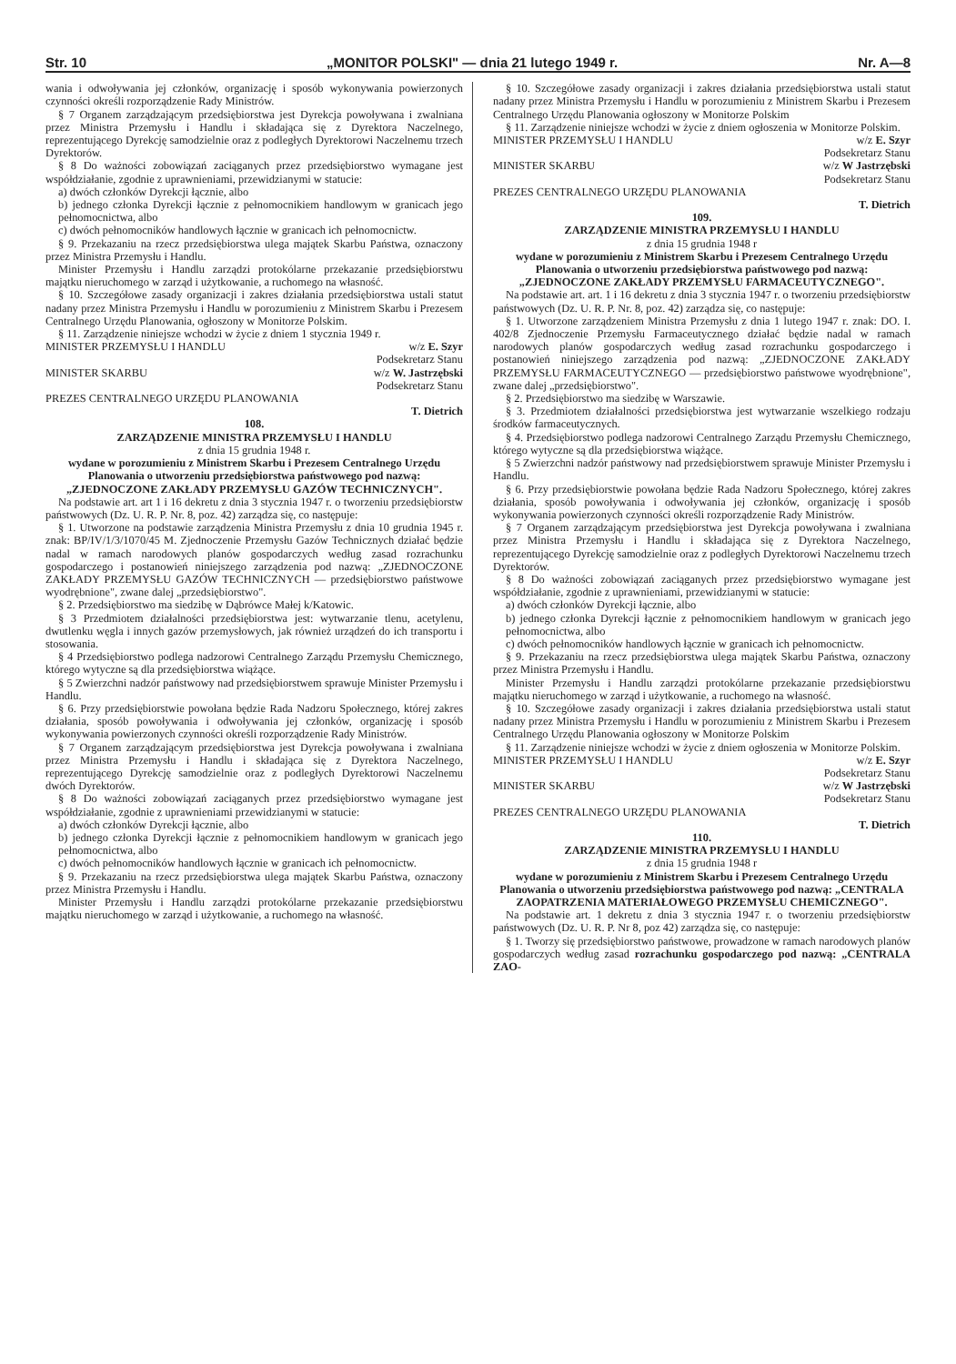Str. 10 „MONITOR POLSKI" — dnia 21 lutego 1949 r. Nr. A—8
wania i odwoływania jej członków, organizację i sposób wykonywania powierzonych czynności określi rozporządzenie Rady Ministrów.
§ 7 Organem zarządzającym przedsiębiorstwa jest Dyrekcja powoływana i zwalniana przez Ministra Przemysłu i Handlu i składająca się z Dyrektora Naczelnego, reprezentującego Dyrekcję samodzielnie oraz z podległych Dyrektorowi Naczelnemu trzech Dyrektorów.
§ 8 Do ważności zobowiązań zaciąganych przez przedsiębiorstwo wymagane jest współdziałanie, zgodnie z uprawnieniami, przewidzianymi w statucie:
a) dwóch członków Dyrekcji łącznie, albo
b) jednego członka Dyrekcji łącznie z pełnomocnikiem handlowym w granicach jego pełnomocnictwa, albo
c) dwóch pełnomocników handlowych łącznie w granicach ich pełnomocnictw.
§ 9. Przekazaniu na rzecz przedsiębiorstwa ulega majątek Skarbu Państwa, oznaczony przez Ministra Przemysłu i Handlu.
Minister Przemysłu i Handlu zarządzi protokólarne przekazanie przedsiębiorstwu majątku nieruchomego w zarząd i użytkowanie, a ruchomego na własność.
§ 10. Szczegółowe zasady organizacji i zakres działania przedsiębiorstwa ustali statut nadany przez Ministra Przemysłu i Handlu w porozumieniu z Ministrem Skarbu i Prezesem Centralnego Urzędu Planowania, ogłoszony w Monitorze Polskim.
§ 11. Zarządzenie niniejsze wchodzi w życie z dniem 1 stycznia 1949 r.
MINISTER PRZEMYSŁU I HANDLU w/z E. Szyr
Podsekretarz Stanu
MINISTER SKARBU w/z W. Jastrzębski
Podsekretarz Stanu
PREZES CENTRALNEGO URZĘDU PLANOWANIA
T. Dietrich
108.
ZARZĄDZENIE MINISTRA PRZEMYSŁU I HANDLU
z dnia 15 grudnia 1948 r.
wydane w porozumieniu z Ministrem Skarbu i Prezesem Centralnego Urzędu Planowania o utworzeniu przedsiębiorstwa państwowego pod nazwą: „ZJEDNOCZONE ZAKŁADY PRZEMYSŁU GAZÓW TECHNICZNYCH".
Na podstawie art. art 1 i 16 dekretu z dnia 3 stycznia 1947 r. o tworzeniu przedsiębiorstw państwowych (Dz. U. R. P. Nr. 8, poz. 42) zarządza się, co następuje:
§ 1. Utworzone na podstawie zarządzenia Ministra Przemysłu z dnia 10 grudnia 1945 r. znak: BP/IV/1/3/1070/45 M. Zjednoczenie Przemysłu Gazów Technicznych działać będzie nadal w ramach narodowych planów gospodarczych według zasad rozrachunku gospodarczego i postanowień niniejszego zarządzenia pod nazwą: „ZJEDNOCZONE ZAKŁADY PRZEMYSŁU GAZÓW TECHNICZNYCH — przedsiębiorstwo państwowe wyodrębnione", zwane dalej „przedsiębiorstwo".
§ 2. Przedsiębiorstwo ma siedzibę w Dąbrówce Małej k/Katowic.
§ 3 Przedmiotem działalności przedsiębiorstwa jest: wytwarzanie tlenu, acetylenu, dwutlenku węgla i innych gazów przemysłowych, jak również urządzeń do ich transportu i stosowania.
§ 4 Przedsiębiorstwo podlega nadzorowi Centralnego Zarządu Przemysłu Chemicznego, którego wytyczne są dla przedsiębiorstwa wiążące.
§ 5 Zwierzchni nadzór państwowy nad przedsiębiorstwem sprawuje Minister Przemysłu i Handlu.
§ 6. Przy przedsiębiorstwie powołana będzie Rada Nadzoru Społecznego, której zakres działania, sposób powoływania i odwoływania jej członków, organizację i sposób wykonywania powierzonych czynności określi rozporządzenie Rady Ministrów.
§ 7 Organem zarządzającym przedsiębiorstwa jest Dyrekcja powoływana i zwalniana przez Ministra Przemysłu i Handlu i składająca się z Dyrektora Naczelnego, reprezentującego Dyrekcję samodzielnie oraz z podległych Dyrektorowi Naczelnemu dwóch Dyrektorów.
§ 8 Do ważności zobowiązań zaciąganych przez przedsiębiorstwo wymagane jest współdziałanie, zgodnie z uprawnieniami przewidzianymi w statucie:
a) dwóch członków Dyrekcji łącznie, albo
b) jednego członka Dyrekcji łącznie z pełnomocnikiem handlowym w granicach jego pełnomocnictwa, albo
c) dwóch pełnomocników handlowych łącznie w granicach ich pełnomocnictw.
§ 9. Przekazaniu na rzecz przedsiębiorstwa ulega majątek Skarbu Państwa, oznaczony przez Ministra Przemysłu i Handlu.
Minister Przemysłu i Handlu zarządzi protokólarne przekazanie przedsiębiorstwu majątku nieruchomego w zarząd i użytkowanie, a ruchomego na własność.
§ 10. Szczegółowe zasady organizacji i zakres działania przedsiębiorstwa ustali statut nadany przez Ministra Przemysłu i Handlu w porozumieniu z Ministrem Skarbu i Prezesem Centralnego Urzędu Planowania ogłoszony w Monitorze Polskim
§ 11. Zarządzenie niniejsze wchodzi w życie z dniem ogłoszenia w Monitorze Polskim.
MINISTER PRZEMYSŁU I HANDLU w/z E. Szyr
Podsekretarz Stanu
MINISTER SKARBU w/z W Jastrzębski
Podsekretarz Stanu
PREZES CENTRALNEGO URZĘDU PLANOWANIA
T. Dietrich
109.
ZARZĄDZENIE MINISTRA PRZEMYSŁU I HANDLU
z dnia 15 grudnia 1948 r
wydane w porozumieniu z Ministrem Skarbu i Prezesem Centralnego Urzędu Planowania o utworzeniu przedsiębiorstwa państwowego pod nazwą: „ZJEDNOCZONE ZAKŁADY PRZEMYSŁU FARMACEUTYCZNEGO".
Na podstawie art. art. 1 i 16 dekretu z dnia 3 stycznia 1947 r. o tworzeniu przedsiębiorstw państwowych (Dz. U. R. P. Nr. 8, poz. 42) zarządza się, co następuje:
§ 1. Utworzone zarządzeniem Ministra Przemysłu z dnia 1 lutego 1947 r. znak: DO. I. 402/8 Zjednoczenie Przemysłu Farmaceutycznego działać będzie nadal w ramach narodowych planów gospodarczych według zasad rozrachunku gospodarczego i postanowień niniejszego zarządzenia pod nazwą: „ZJEDNOCZONE ZAKŁADY PRZEMYSŁU FARMACEUTYCZNEGO — przedsiębiorstwo państwowe wyodrębnione", zwane dalej „przedsiębiorstwo".
§ 2. Przedsiębiorstwo ma siedzibę w Warszawie.
§ 3. Przedmiotem działalności przedsiębiorstwa jest wytwarzanie wszelkiego rodzaju środków farmaceutycznych.
§ 4. Przedsiębiorstwo podlega nadzorowi Centralnego Zarządu Przemysłu Chemicznego, którego wytyczne są dla przedsiębiorstwa wiążące.
§ 5 Zwierzchni nadzór państwowy nad przedsiębiorstwem sprawuje Minister Przemysłu i Handlu.
§ 6. Przy przedsiębiorstwie powołana będzie Rada Nadzoru Społecznego, której zakres działania, sposób powoływania i odwoływania jej członków, organizację i sposób wykonywania powierzonych czynności określi rozporządzenie Rady Ministrów.
§ 7 Organem zarządzającym przedsiębiorstwa jest Dyrekcja powoływana i zwalniana przez Ministra Przemysłu i Handlu i składająca się z Dyrektora Naczelnego, reprezentującego Dyrekcję samodzielnie oraz z podległych Dyrektorowi Naczelnemu trzech Dyrektorów.
§ 8 Do ważności zobowiązań zaciąganych przez przedsiębiorstwo wymagane jest współdziałanie, zgodnie z uprawnieniami, przewidzianymi w statucie:
a) dwóch członków Dyrekcji łącznie, albo
b) jednego członka Dyrekcji łącznie z pełnomocnikiem handlowym w granicach jego pełnomocnictwa, albo
c) dwóch pełnomocników handlowych łącznie w granicach ich pełnomocnictw.
§ 9. Przekazaniu na rzecz przedsiębiorstwa ulega majątek Skarbu Państwa, oznaczony przez Ministra Przemysłu i Handlu.
Minister Przemysłu i Handlu zarządzi protokólarne przekazanie przedsiębiorstwu majątku nieruchomego w zarząd i użytkowanie, a ruchomego na własność.
§ 10. Szczegółowe zasady organizacji i zakres działania przedsiębiorstwa ustali statut nadany przez Ministra Przemysłu i Handlu w porozumieniu z Ministrem Skarbu i Prezesem Centralnego Urzędu Planowania ogłoszony w Monitorze Polskim
§ 11. Zarządzenie niniejsze wchodzi w życie z dniem ogłoszenia w Monitorze Polskim.
MINISTER PRZEMYSŁU I HANDLU w/z E. Szyr
Podsekretarz Stanu
MINISTER SKARBU w/z W Jastrzębski
Podsekretarz Stanu
PREZES CENTRALNEGO URZĘDU PLANOWANIA
T. Dietrich
110.
ZARZĄDZENIE MINISTRA PRZEMYSŁU I HANDLU
z dnia 15 grudnia 1948 r
wydane w porozumieniu z Ministrem Skarbu i Prezesem Centralnego Urzędu Planowania o utworzeniu przedsiębiorstwa państwowego pod nazwą: „CENTRALA ZAOPATRZENIA MATERIAŁOWEGO PRZEMYSŁU CHEMICZNEGO".
Na podstawie art. 1 dekretu z dnia 3 stycznia 1947 r. o tworzeniu przedsiębiorstw państwowych (Dz. U. R. P. Nr 8, poz 42) zarządza się, co następuje:
§ 1. Tworzy się przedsiębiorstwo państwowe, prowadzone w ramach narodowych planów gospodarczych według zasad rozrachunku gospodarczego pod nazwą: „CENTRALA ZAO-